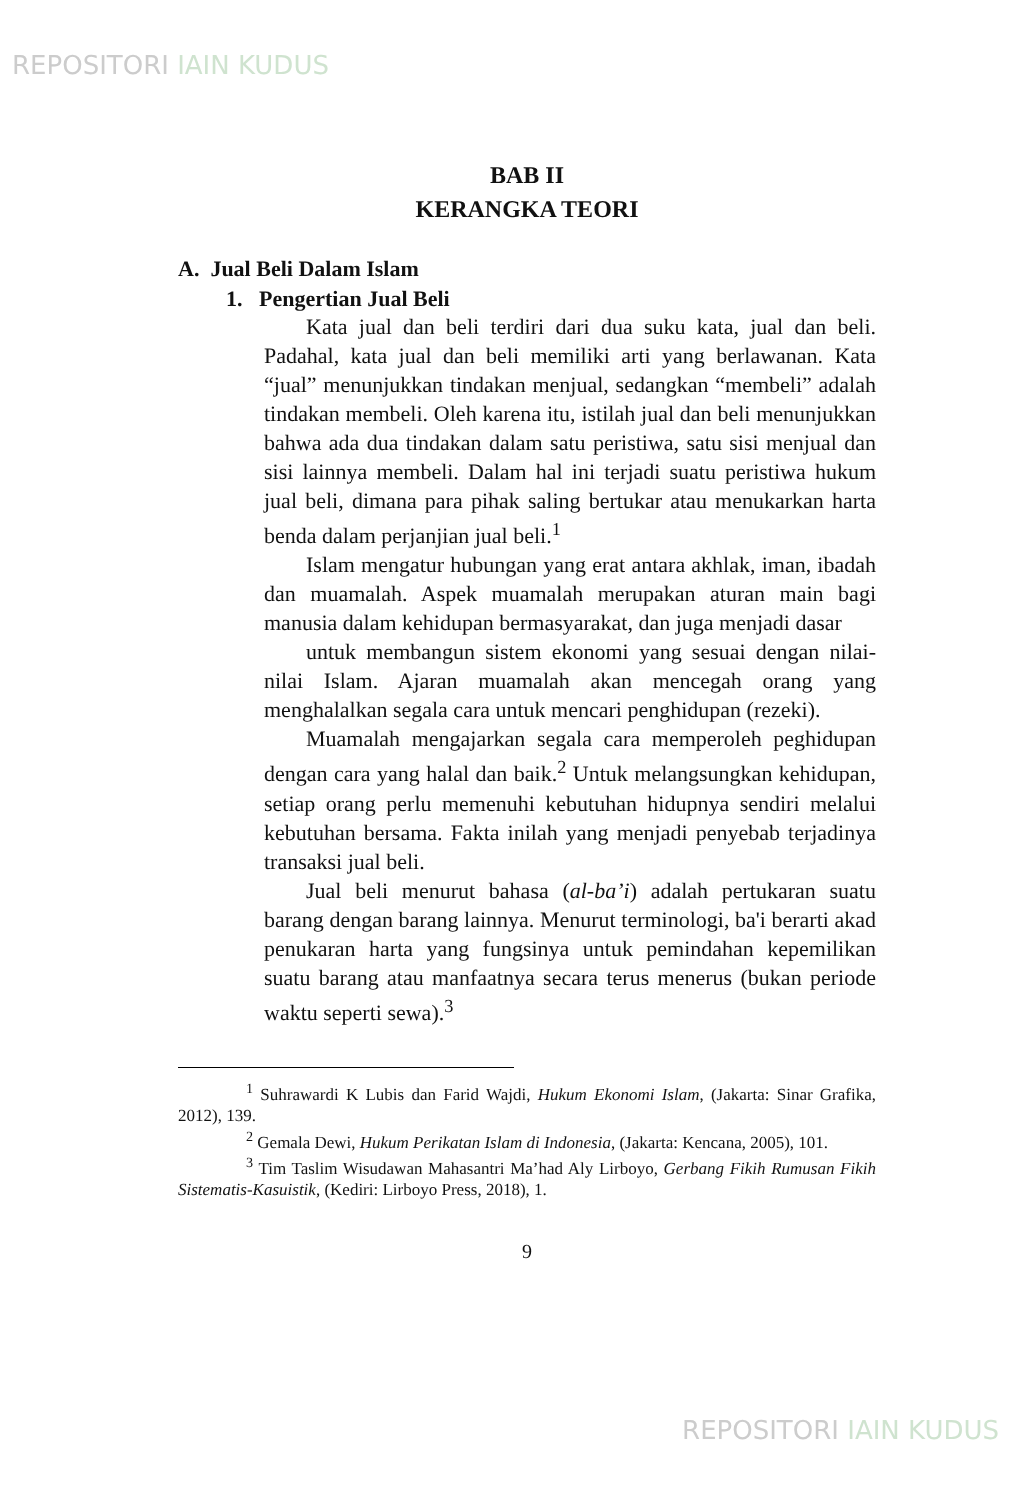REPOSITORI IAIN KUDUS
BAB II
KERANGKA TEORI
A. Jual Beli Dalam Islam
1. Pengertian Jual Beli
Kata jual dan beli terdiri dari dua suku kata, jual dan beli. Padahal, kata jual dan beli memiliki arti yang berlawanan. Kata “jual” menunjukkan tindakan menjual, sedangkan “membeli” adalah tindakan membeli. Oleh karena itu, istilah jual dan beli menunjukkan bahwa ada dua tindakan dalam satu peristiwa, satu sisi menjual dan sisi lainnya membeli. Dalam hal ini terjadi suatu peristiwa hukum jual beli, dimana para pihak saling bertukar atau menukarkan harta benda dalam perjanjian jual beli.<sup>1</sup>
Islam mengatur hubungan yang erat antara akhlak, iman, ibadah dan muamalah. Aspek muamalah merupakan aturan main bagi manusia dalam kehidupan bermasyarakat, dan juga menjadi dasar
untuk membangun sistem ekonomi yang sesuai dengan nilai-nilai Islam. Ajaran muamalah akan mencegah orang yang menghalalkan segala cara untuk mencari penghidupan (rezeki).
Muamalah mengajarkan segala cara memperoleh peghidupan dengan cara yang halal dan baik.<sup>2</sup> Untuk melangsungkan kehidupan, setiap orang perlu memenuhi kebutuhan hidupnya sendiri melalui kebutuhan bersama. Fakta inilah yang menjadi penyebab terjadinya transaksi jual beli.
Jual beli menurut bahasa (al-ba’i) adalah pertukaran suatu barang dengan barang lainnya. Menurut terminologi, ba'i berarti akad penukaran harta yang fungsinya untuk pemindahan kepemilikan suatu barang atau manfaatnya secara terus menerus (bukan periode waktu seperti sewa).<sup>3</sup>
<sup>1</sup> Suhrawardi K Lubis dan Farid Wajdi, Hukum Ekonomi Islam, (Jakarta: Sinar Grafika, 2012), 139.
<sup>2</sup> Gemala Dewi, Hukum Perikatan Islam di Indonesia, (Jakarta: Kencana, 2005), 101.
<sup>3</sup> Tim Taslim Wisudawan Mahasantri Ma’had Aly Lirboyo, Gerbang Fikih Rumusan Fikih Sistematis-Kasuistik, (Kediri: Lirboyo Press, 2018), 1.
9
REPOSITORI IAIN KUDUS